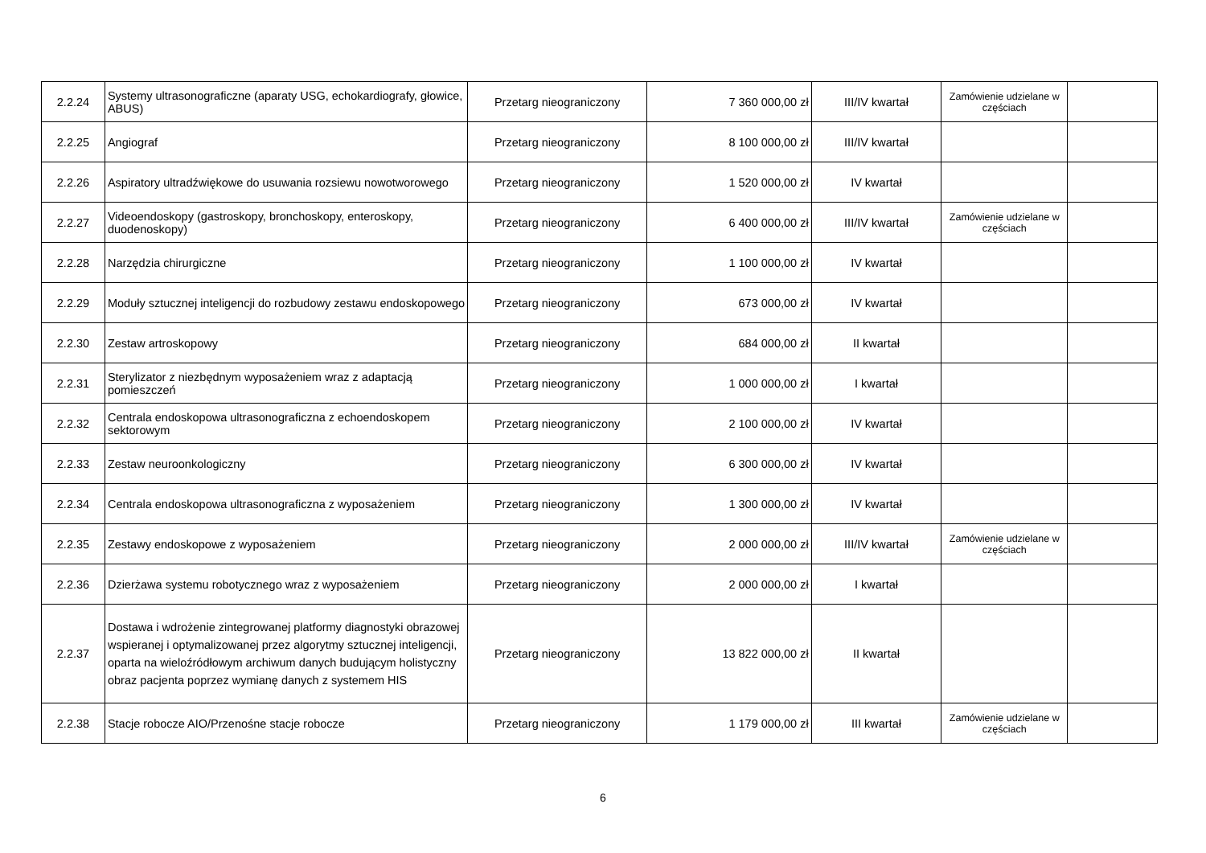| 2.2.24 | Systemy ultrasonograficzne (aparaty USG, echokardiografy, głowice, ABUS) | Przetarg nieograniczony | 7 360 000,00 zł | III/IV kwartał | Zamówienie udzielane w częściach | |
| 2.2.25 | Angiograf | Przetarg nieograniczony | 8 100 000,00 zł | III/IV kwartał | | |
| 2.2.26 | Aspiratory ultradźwiękowe do usuwania rozsiewu nowotworowego | Przetarg nieograniczony | 1 520 000,00 zł | IV kwartał | | |
| 2.2.27 | Videoendoskopy (gastroskopy, bronchoskopy, enteroskopy, duodenoskopy) | Przetarg nieograniczony | 6 400 000,00 zł | III/IV kwartał | Zamówienie udzielane w częściach | |
| 2.2.28 | Narzędzia chirurgiczne | Przetarg nieograniczony | 1 100 000,00 zł | IV kwartał | | |
| 2.2.29 | Moduły sztucznej inteligencji do rozbudowy zestawu endoskopowego | Przetarg nieograniczony | 673 000,00 zł | IV kwartał | | |
| 2.2.30 | Zestaw artroskopowy | Przetarg nieograniczony | 684 000,00 zł | II kwartał | | |
| 2.2.31 | Sterylizator z niezbędnym wyposażeniem wraz z adaptacją pomieszczeń | Przetarg nieograniczony | 1 000 000,00 zł | I kwartał | | |
| 2.2.32 | Centrala endoskopowa ultrasonograficzna z echoendoskopem sektorowym | Przetarg nieograniczony | 2 100 000,00 zł | IV kwartał | | |
| 2.2.33 | Zestaw neuroonkologiczny | Przetarg nieograniczony | 6 300 000,00 zł | IV kwartał | | |
| 2.2.34 | Centrala endoskopowa ultrasonograficzna z wyposażeniem | Przetarg nieograniczony | 1 300 000,00 zł | IV kwartał | | |
| 2.2.35 | Zestawy endoskopowe z wyposażeniem | Przetarg nieograniczony | 2 000 000,00 zł | III/IV kwartał | Zamówienie udzielane w częściach | |
| 2.2.36 | Dzierżawa systemu robotycznego wraz z wyposażeniem | Przetarg nieograniczony | 2 000 000,00 zł | I kwartał | | |
| 2.2.37 | Dostawa i wdrożenie zintegrowanej platformy diagnostyki obrazowej wspieranej i optymalizowanej przez algorytmy sztucznej inteligencji, oparta na wieloźródłowym archiwum danych budującym holistyczny obraz pacjenta poprzez wymianę danych z systemem HIS | Przetarg nieograniczony | 13 822 000,00 zł | II kwartał | | |
| 2.2.38 | Stacje robocze AIO/Przenośne stacje robocze | Przetarg nieograniczony | 1 179 000,00 zł | III kwartał | Zamówienie udzielane w częściach | |
6